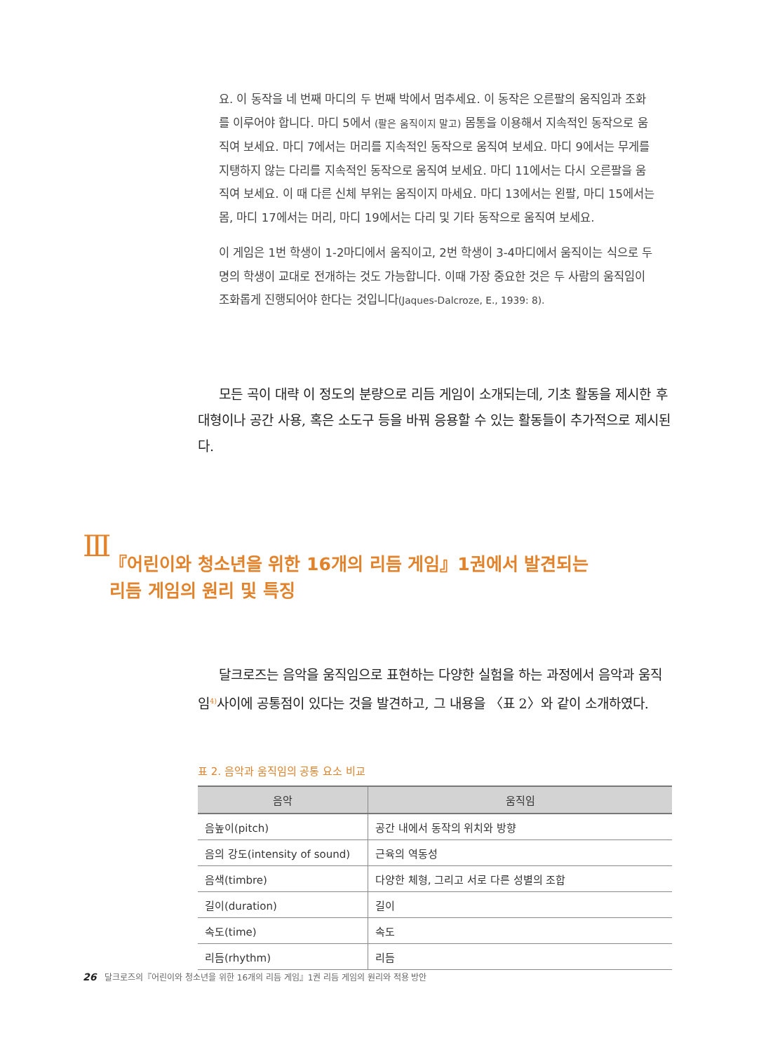요. 이 동작을 네 번째 마디의 두 번째 박에서 멈추세요. 이 동작은 오른팔의 움직임과 조화를 이루어야 합니다. 마디 5에서 (팔은 움직이지 말고) 몸통을 이용해서 지속적인 동작으로 움직여 보세요. 마디 7에서는 머리를 지속적인 동작으로 움직여 보세요. 마디 9에서는 무게를 지탱하지 않는 다리를 지속적인 동작으로 움직여 보세요. 마디 11에서는 다시 오른팔을 움직여 보세요. 이 때 다른 신체 부위는 움직이지 마세요. 마디 13에서는 왼팔, 마디 15에서는 몸, 마디 17에서는 머리, 마디 19에서는 다리 및 기타 동작으로 움직여 보세요.
이 게임은 1번 학생이 1-2마디에서 움직이고, 2번 학생이 3-4마디에서 움직이는 식으로 두 명의 학생이 교대로 전개하는 것도 가능합니다. 이때 가장 중요한 것은 두 사람의 움직임이 조화롭게 진행되어야 한다는 것입니다(Jaques-Dalcroze, E., 1939: 8).
모든 곡이 대략 이 정도의 분량으로 리듬 게임이 소개되는데, 기초 활동을 제시한 후 대형이나 공간 사용, 혹은 소도구 등을 바꿔 응용할 수 있는 활동들이 추가적으로 제시된다.
Ⅲ
『어린이와 청소년을 위한 16개의 리듬 게임』1권에서 발견되는
리듬 게임의 원리 및 특징
달크로즈는 음악을 움직임으로 표현하는 다양한 실험을 하는 과정에서 음악과 움직임<sup>4)</sup>사이에 공통점이 있다는 것을 발견하고, 그 내용을 〈표 2〉와 같이 소개하였다.
표 2. 음악과 움직임의 공통 요소 비교
| 음악 | 움직임 |
| --- | --- |
| 음높이(pitch) | 공간 내에서 동작의 위치와 방향 |
| 음의 강도(intensity of sound) | 근육의 역동성 |
| 음색(timbre) | 다양한 체형, 그리고 서로 다른 성별의 조합 |
| 길이(duration) | 길이 |
| 속도(time) | 속도 |
| 리듬(rhythm) | 리듬 |
26 달크로즈의『어린이와 청소년을 위한 16개의 리듬 게임』1권 리듬 게임의 원리와 적용 방안